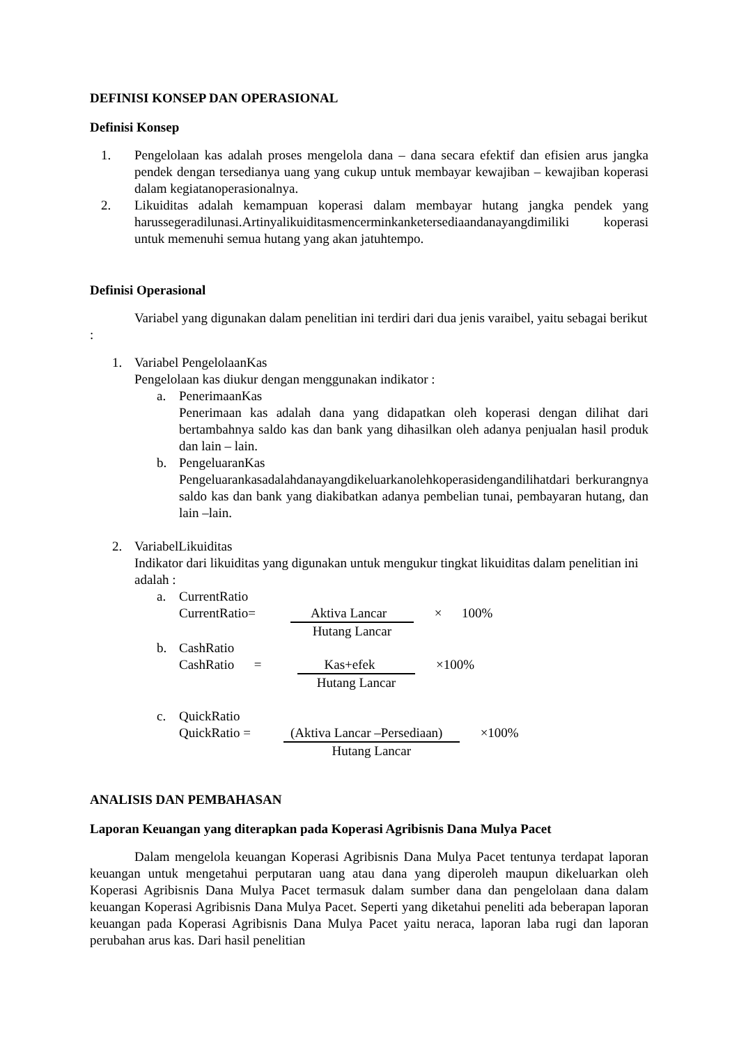DEFINISI KONSEP DAN OPERASIONAL
Definisi Konsep
1. Pengelolaan kas adalah proses mengelola dana – dana secara efektif dan efisien arus jangka pendek dengan tersedianya uang yang cukup untuk membayar kewajiban – kewajiban koperasi dalam kegiatanoperasionalnya.
2. Likuiditas adalah kemampuan koperasi dalam membayar hutang jangka pendek yang harussegeradilunasi.Artinyalikuiditasmencerminkanketersediaandanayangdimiliki koperasi untuk memenuhi semua hutang yang akan jatuhtempo.
Definisi Operasional
Variabel yang digunakan dalam penelitian ini terdiri dari dua jenis varaibel, yaitu sebagai berikut :
1. Variabel PengelolaanKas
Pengelolaan kas diukur dengan menggunakan indikator :
a. PenerimaanKas
Penerimaan kas adalah dana yang didapatkan oleh koperasi dengan dilihat dari bertambahnya saldo kas dan bank yang dihasilkan oleh adanya penjualan hasil produk dan lain – lain.
b. PengeluaranKas
Pengeluarankasadalahdanayangdikeluarkanolehkoperasidengandilihatdari berkurangnya saldo kas dan bank yang diakibatkan adanya pembelian tunai, pembayaran hutang, dan lain –lain.
2. VariabelLikuiditas
Indikator dari likuiditas yang digunakan untuk mengukur tingkat likuiditas dalam penelitian ini adalah :
a. CurrentRatio
CurrentRatio= Aktiva Lancar
Hutang Lancar
× 100%
b. CashRatio
CashRatio =
Kas+efek
Hutang Lancar
×100%
c. QuickRatio
QuickRatio = (Aktiva Lancar –Persediaan)
Hutang Lancar
×100%
ANALISIS DAN PEMBAHASAN
Laporan Keuangan yang diterapkan pada Koperasi Agribisnis Dana Mulya Pacet
Dalam mengelola keuangan Koperasi Agribisnis Dana Mulya Pacet tentunya terdapat laporan keuangan untuk mengetahui perputaran uang atau dana yang diperoleh maupun dikeluarkan oleh Koperasi Agribisnis Dana Mulya Pacet termasuk dalam sumber dana dan pengelolaan dana dalam keuangan Koperasi Agribisnis Dana Mulya Pacet. Seperti yang diketahui peneliti ada beberapan laporan keuangan pada Koperasi Agribisnis Dana Mulya Pacet yaitu neraca, laporan laba rugi dan laporan perubahan arus kas. Dari hasil penelitian